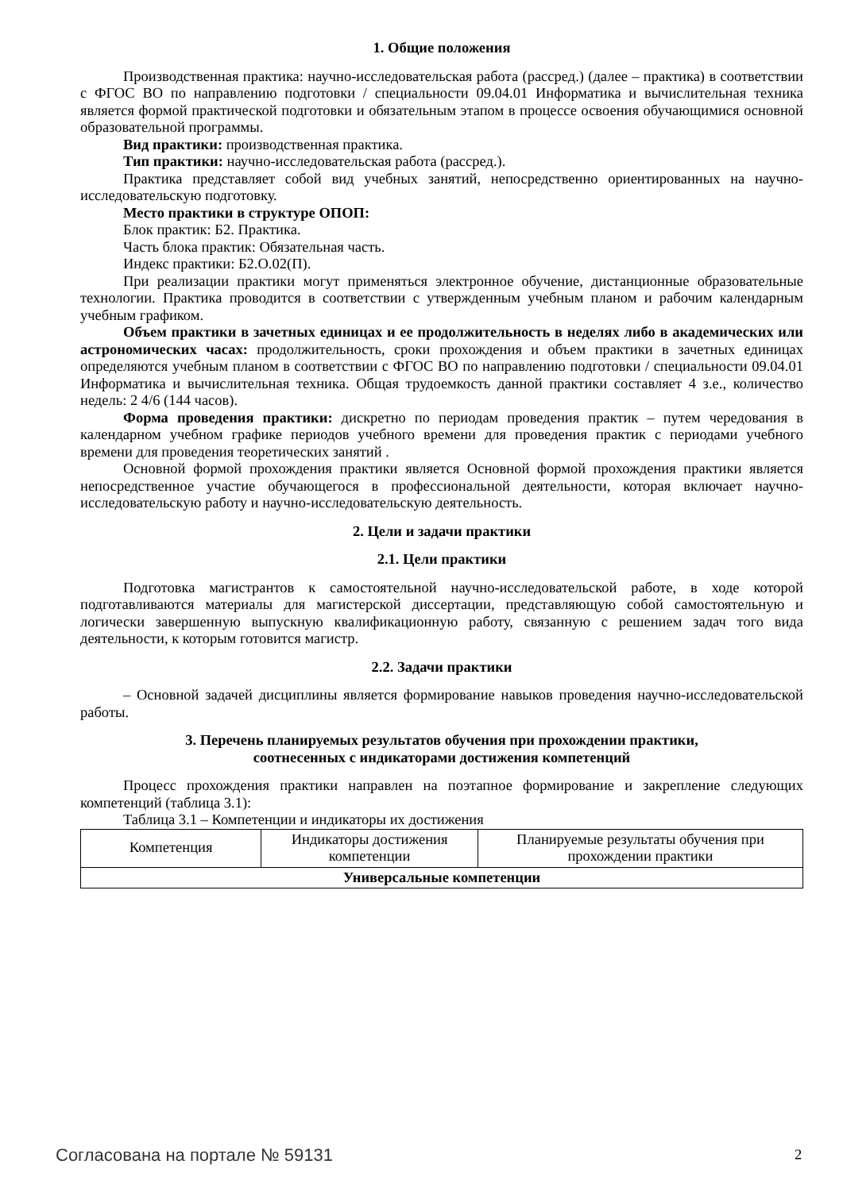1. Общие положения
Производственная практика: научно-исследовательская работа (рассред.) (далее – практика) в соответствии с ФГОС ВО по направлению подготовки / специальности 09.04.01 Информатика и вычислительная техника является формой практической подготовки и обязательным этапом в процессе освоения обучающимися основной образовательной программы.
Вид практики: производственная практика.
Тип практики: научно-исследовательская работа (рассред.).
Практика представляет собой вид учебных занятий, непосредственно ориентированных на научно-исследовательскую подготовку.
Место практики в структуре ОПОП:
Блок практик: Б2. Практика.
Часть блока практик: Обязательная часть.
Индекс практики: Б2.О.02(П).
При реализации практики могут применяться электронное обучение, дистанционные образовательные технологии. Практика проводится в соответствии с утвержденным учебным планом и рабочим календарным учебным графиком.
Объем практики в зачетных единицах и ее продолжительность в неделях либо в академических или астрономических часах: продолжительность, сроки прохождения и объем практики в зачетных единицах определяются учебным планом в соответствии с ФГОС ВО по направлению подготовки / специальности 09.04.01 Информатика и вычислительная техника. Общая трудоемкость данной практики составляет 4 з.е., количество недель: 2 4/6 (144 часов).
Форма проведения практики: дискретно по периодам проведения практик – путем чередования в календарном учебном графике периодов учебного времени для проведения практик с периодами учебного времени для проведения теоретических занятий .
Основной формой прохождения практики является Основной формой прохождения практики является непосредственное участие обучающегося в профессиональной деятельности, которая включает научно-исследовательскую работу и научно-исследовательскую деятельность.
2. Цели и задачи практики
2.1. Цели практики
Подготовка магистрантов к самостоятельной научно-исследовательской работе, в ходе которой подготавливаются материалы для магистерской диссертации, представляющую собой самостоятельную и логически завершенную выпускную квалификационную работу, связанную с решением задач того вида деятельности, к которым готовится магистр.
2.2. Задачи практики
– Основной задачей дисциплины является формирование навыков проведения научно-исследовательской работы.
3. Перечень планируемых результатов обучения при прохождении практики,
соотнесенных с индикаторами достижения компетенций
Процесс прохождения практики направлен на поэтапное формирование и закрепление следующих компетенций (таблица 3.1):
Таблица 3.1 – Компетенции и индикаторы их достижения
| Компетенция | Индикаторы достижения компетенции | Планируемые результаты обучения при прохождении практики |
| --- | --- | --- |
| Универсальные компетенции | | |
Согласована на портале № 59131 2